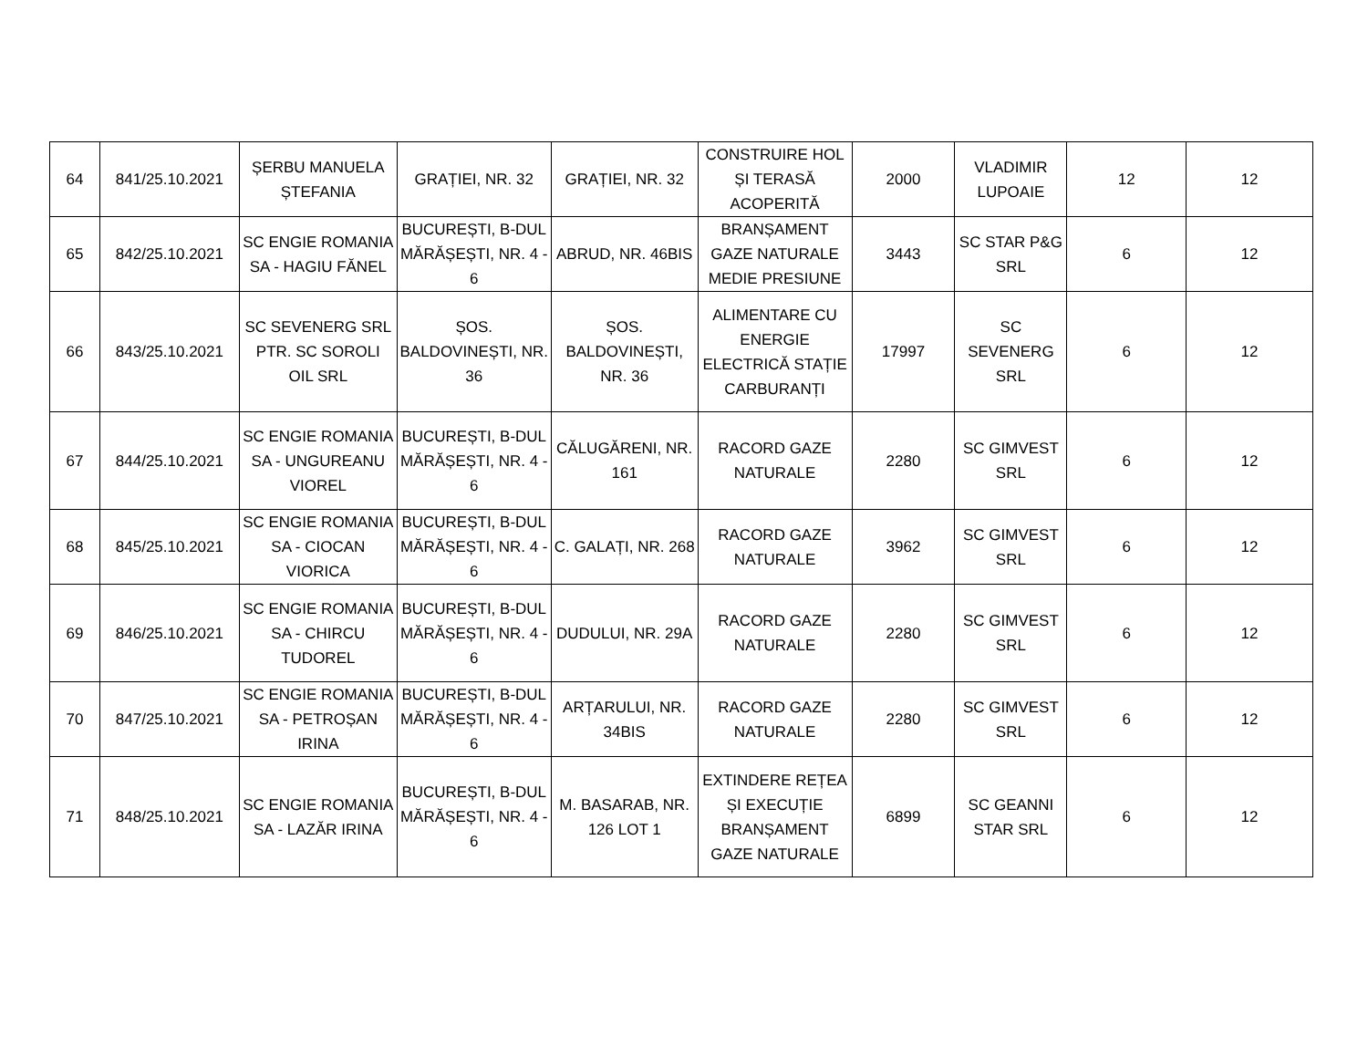| 64 | 841/25.10.2021 | ȘERBU MANUELA ȘTEFANIA | GRAȚIEI, NR. 32 | GRAȚIEI, NR. 32 | CONSTRUIRE HOL ȘI TERASĂ ACOPERITĂ | 2000 | VLADIMIR LUPOAIE | 12 | 12 |
| 65 | 842/25.10.2021 | SC ENGIE ROMANIA SA - HAGIU FĂNEL | BUCUREȘTI, B-DUL MĂRĂȘEȘTI, NR. 4 - 6 | ABRUD, NR. 46BIS | BRANȘAMENT GAZE NATURALE MEDIE PRESIUNE | 3443 | SC STAR P&G SRL | 6 | 12 |
| 66 | 843/25.10.2021 | SC SEVENERG SRL PTR. SC SOROLI OIL SRL | ȘOS. BALDOVINEȘTI, NR. 36 | ȘOS. BALDOVINEȘTI, NR. 36 | ALIMENTARE CU ENERGIE ELECTRICĂ STAȚIE CARBURANȚI | 17997 | SC SEVENERG SRL | 6 | 12 |
| 67 | 844/25.10.2021 | SC ENGIE ROMANIA SA - UNGUREANU VIOREL | BUCUREȘTI, B-DUL MĂRĂȘEȘTI, NR. 4 - 6 | CĂLUGĂRENI, NR. 161 | RACORD GAZE NATURALE | 2280 | SC GIMVEST SRL | 6 | 12 |
| 68 | 845/25.10.2021 | SC ENGIE ROMANIA SA - CIOCAN VIORICA | BUCUREȘTI, B-DUL MĂRĂȘEȘTI, NR. 4 - 6 | C. GALAȚI, NR. 268 | RACORD GAZE NATURALE | 3962 | SC GIMVEST SRL | 6 | 12 |
| 69 | 846/25.10.2021 | SC ENGIE ROMANIA SA - CHIRCU TUDOREL | BUCUREȘTI, B-DUL MĂRĂȘEȘTI, NR. 4 - 6 | DUDULUI, NR. 29A | RACORD GAZE NATURALE | 2280 | SC GIMVEST SRL | 6 | 12 |
| 70 | 847/25.10.2021 | SC ENGIE ROMANIA SA - PETROȘAN IRINA | BUCUREȘTI, B-DUL MĂRĂȘEȘTI, NR. 4 - 6 | ARȚARULUI, NR. 34BIS | RACORD GAZE NATURALE | 2280 | SC GIMVEST SRL | 6 | 12 |
| 71 | 848/25.10.2021 | SC ENGIE ROMANIA SA - LAZĂR IRINA | BUCUREȘTI, B-DUL MĂRĂȘEȘTI, NR. 4 - 6 | M. BASARAB, NR. 126 LOT 1 | EXTINDERE REȚEA ȘI EXECUȚIE BRANȘAMENT GAZE NATURALE | 6899 | SC GEANNI STAR SRL | 6 | 12 |